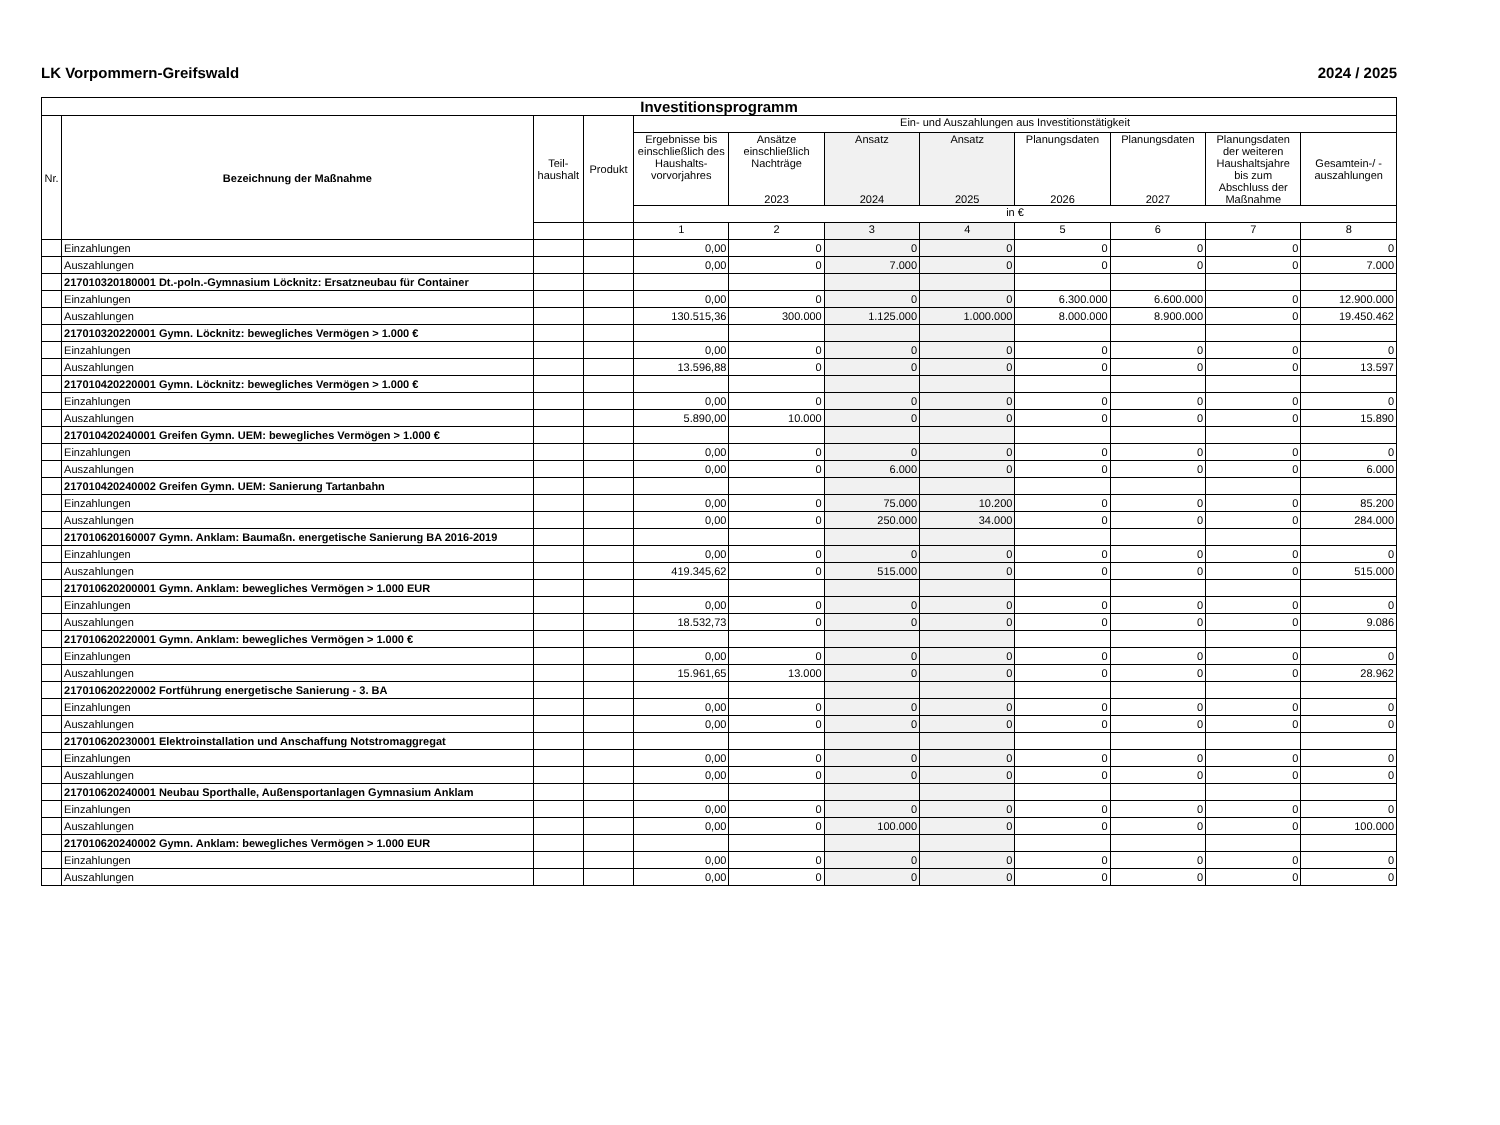LK Vorpommern-Greifswald 2024 / 2025
| Investitionsprogramm | | | | | | | | | | | |
| --- | --- | --- | --- | --- | --- | --- | --- | --- | --- | --- | --- |
| Nr. | Bezeichnung der Maßnahme | Teil- haushalt | Produkt | Ein- und Auszahlungen aus Investitionstätigkeit | | | | | | | |
| | | | | Ergebnisse bis einschließlich des Haushalts-vorvorjahres | Ansätze einschließlich Nachträge 2023 | Ansatz 2024 | Ansatz 2025 | Planungsdaten 2026 | Planungsdaten 2027 | Planungsdaten der weiteren Haushaltsjahre bis zum Abschluss der Maßnahme | Gesamtein-/ -auszahlungen |
| | | | | in € | | | | | | | |
| | | | | 1 | 2 | 3 | 4 | 5 | 6 | 7 | 8 |
| | Einzahlungen | | | 0,00 | 0 | 0 | 0 | 0 | 0 | 0 | 0 |
| | Auszahlungen | | | 0,00 | 0 | 7.000 | 0 | 0 | 0 | 0 | 7.000 |
| | 217010320180001 Dt.-poln.-Gymnasium Löcknitz: Ersatzneubau für Container | | | | | | | | | | |
| | Einzahlungen | | | 0,00 | 0 | 0 | 0 | 6.300.000 | 6.600.000 | 0 | 12.900.000 |
| | Auszahlungen | | | 130.515,36 | 300.000 | 1.125.000 | 1.000.000 | 8.000.000 | 8.900.000 | 0 | 19.450.462 |
| | 217010320220001 Gymn. Löcknitz: bewegliches Vermögen > 1.000 € | | | | | | | | | | |
| | Einzahlungen | | | 0,00 | 0 | 0 | 0 | 0 | 0 | 0 | 0 |
| | Auszahlungen | | | 13.596,88 | 0 | 0 | 0 | 0 | 0 | 0 | 13.597 |
| | 217010420220001 Gymn. Löcknitz: bewegliches Vermögen > 1.000 € | | | | | | | | | | |
| | Einzahlungen | | | 0,00 | 0 | 0 | 0 | 0 | 0 | 0 | 0 |
| | Auszahlungen | | | 5.890,00 | 10.000 | 0 | 0 | 0 | 0 | 0 | 15.890 |
| | 217010420240001 Greifen Gymn. UEM: bewegliches Vermögen > 1.000 € | | | | | | | | | | |
| | Einzahlungen | | | 0,00 | 0 | 0 | 0 | 0 | 0 | 0 | 0 |
| | Auszahlungen | | | 0,00 | 0 | 6.000 | 0 | 0 | 0 | 0 | 6.000 |
| | 217010420240002 Greifen Gymn. UEM: Sanierung Tartanbahn | | | | | | | | | | |
| | Einzahlungen | | | 0,00 | 0 | 75.000 | 10.200 | 0 | 0 | 0 | 85.200 |
| | Auszahlungen | | | 0,00 | 0 | 250.000 | 34.000 | 0 | 0 | 0 | 284.000 |
| | 217010620160007 Gymn. Anklam: Baumaßn. energetische Sanierung BA 2016-2019 | | | | | | | | | | |
| | Einzahlungen | | | 0,00 | 0 | 0 | 0 | 0 | 0 | 0 | 0 |
| | Auszahlungen | | | 419.345,62 | 0 | 515.000 | 0 | 0 | 0 | 0 | 515.000 |
| | 217010620200001 Gymn. Anklam: bewegliches Vermögen > 1.000 EUR | | | | | | | | | | |
| | Einzahlungen | | | 0,00 | 0 | 0 | 0 | 0 | 0 | 0 | 0 |
| | Auszahlungen | | | 18.532,73 | 0 | 0 | 0 | 0 | 0 | 0 | 9.086 |
| | 217010620220001 Gymn. Anklam: bewegliches Vermögen > 1.000 € | | | | | | | | | | |
| | Einzahlungen | | | 0,00 | 0 | 0 | 0 | 0 | 0 | 0 | 0 |
| | Auszahlungen | | | 15.961,65 | 13.000 | 0 | 0 | 0 | 0 | 0 | 28.962 |
| | 217010620220002 Fortführung energetische Sanierung - 3. BA | | | | | | | | | | |
| | Einzahlungen | | | 0,00 | 0 | 0 | 0 | 0 | 0 | 0 | 0 |
| | Auszahlungen | | | 0,00 | 0 | 0 | 0 | 0 | 0 | 0 | 0 |
| | 217010620230001 Elektroinstallation und Anschaffung Notstromaggregat | | | | | | | | | | |
| | Einzahlungen | | | 0,00 | 0 | 0 | 0 | 0 | 0 | 0 | 0 |
| | Auszahlungen | | | 0,00 | 0 | 0 | 0 | 0 | 0 | 0 | 0 |
| | 217010620240001 Neubau Sporthalle, Außensportanlagen Gymnasium Anklam | | | | | | | | | | |
| | Einzahlungen | | | 0,00 | 0 | 0 | 0 | 0 | 0 | 0 | 0 |
| | Auszahlungen | | | 0,00 | 0 | 100.000 | 0 | 0 | 0 | 0 | 100.000 |
| | 217010620240002 Gymn. Anklam: bewegliches Vermögen > 1.000 EUR | | | | | | | | | | |
| | Einzahlungen | | | 0,00 | 0 | 0 | 0 | 0 | 0 | 0 | 0 |
| | Auszahlungen | | | 0,00 | 0 | 0 | 0 | 0 | 0 | 0 | 0 |